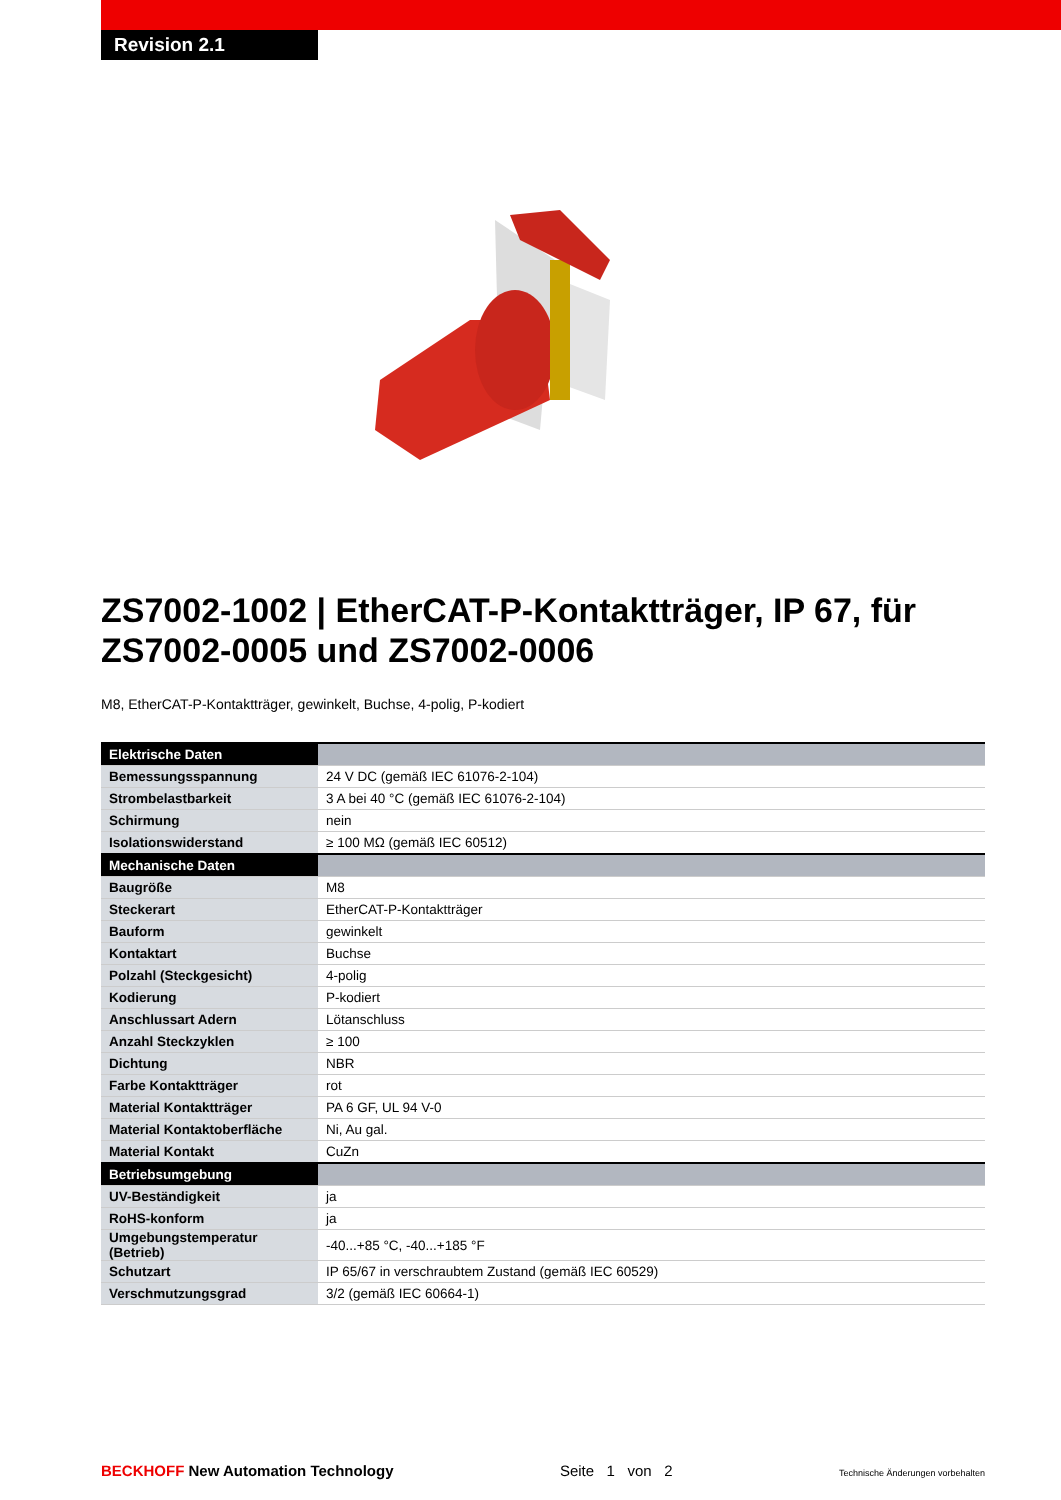Revision 2.1
ZS7002-1002 | EtherCAT-P-Kontaktträger, IP 67, für ZS7002-0005 und ZS7002-0006
M8, EtherCAT-P-Kontaktträger, gewinkelt, Buchse, 4-polig, P-kodiert
| Elektrische Daten | |
| Bemessungsspannung | 24 V DC (gemäß IEC 61076-2-104) |
| Strombelastbarkeit | 3 A bei 40 °C (gemäß IEC 61076-2-104) |
| Schirmung | nein |
| Isolationswiderstand | ≥ 100 MΩ (gemäß IEC 60512) |
| Mechanische Daten | |
| Baugröße | M8 |
| Steckerart | EtherCAT-P-Kontaktträger |
| Bauform | gewinkelt |
| Kontaktart | Buchse |
| Polzahl (Steckgesicht) | 4-polig |
| Kodierung | P-kodiert |
| Anschlussart Adern | Lötanschluss |
| Anzahl Steckzyklen | ≥ 100 |
| Dichtung | NBR |
| Farbe Kontaktträger | rot |
| Material Kontaktträger | PA 6 GF, UL 94 V-0 |
| Material Kontaktoberfläche | Ni, Au gal. |
| Material Kontakt | CuZn |
| Betriebsumgebung | |
| UV-Beständigkeit | ja |
| RoHS-konform | ja |
| Umgebungstemperatur (Betrieb) | -40...+85 °C, -40...+185 °F |
| Schutzart | IP 65/67 in verschraubtem Zustand (gemäß IEC 60529) |
| Verschmutzungsgrad | 3/2 (gemäß IEC 60664-1) |
BECKHOFF New Automation Technology Seite 1 von 2 Technische Änderungen vorbehalten